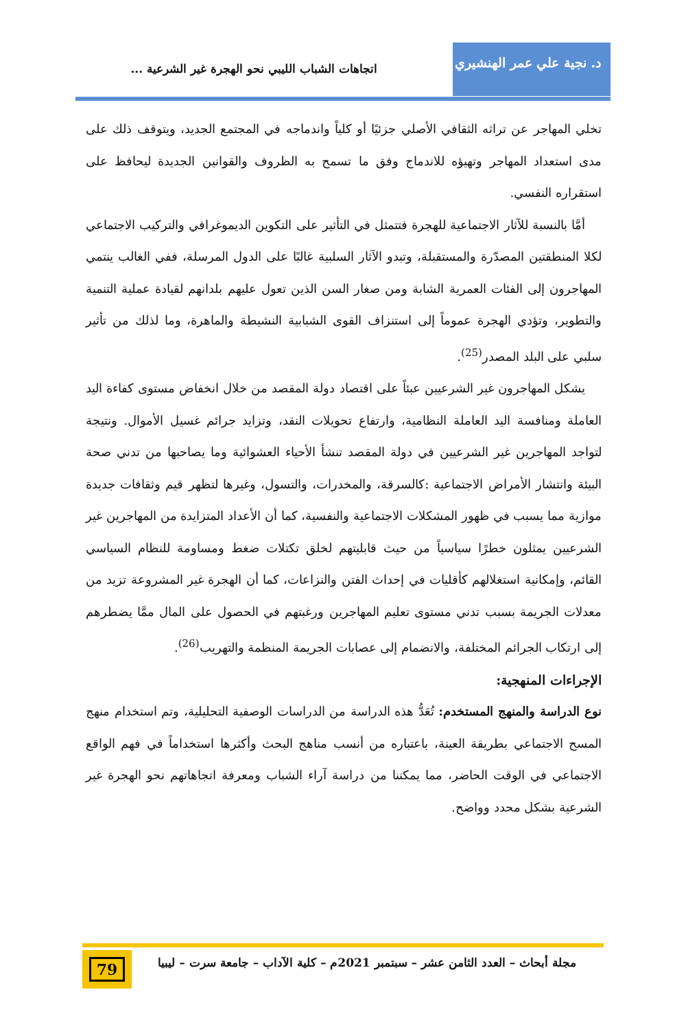د. نجية علي عمر الهنشيري
اتجاهات الشباب الليبي نحو الهجرة غير الشرعية ...
تخلي المهاجر عن تراثه الثقافي الأصلي جزئيًا أو كلياً واندماجه في المجتمع الجديد، ويتوقف ذلك على مدى استعداد المهاجر وتهيؤه للاندماج وفق ما تسمح به الظروف والقوانين الجديدة ليحافظ على استقراره النفسي.
أمَّا بالنسبة للآثار الاجتماعية للهجرة فتتمثل في التأثير على التكوين الديموغرافي والتركيب الاجتماعي لكلا المنطقتين المصدّرة والمستقبلة، وتبدو الآثار السلبية غالبًا على الدول المرسلة، ففي الغالب ينتمي المهاجرون إلى الفئات العمرية الشابة ومن صغار السن الذين تعول عليهم بلدانهم لقيادة عملية التنمية والتطوير، وتؤدي الهجرة عموماً إلى استنزاف القوى الشبابية النشيطة والماهرة، وما لذلك من تأثير سلبي على البلد المصدر<sup>(25)</sup>.
يشكل المهاجرون غير الشرعيين عبئاً على اقتصاد دولة المقصد من خلال انخفاض مستوى كفاءة اليد العاملة ومنافسة اليد العاملة النظامية، وارتفاع تحويلات النقد، وتزايد جرائم غسيل الأموال. ونتيجة لتواجد المهاجرين غير الشرعيين في دولة المقصد تنشأ الأحياء العشوائية وما يصاحبها من تدني صحة البيئة وانتشار الأمراض الاجتماعية :كالسرقة، والمخدرات، والتسول، وغيرها لتظهر قيم وثقافات جديدة موازية مما يسبب في ظهور المشكلات الاجتماعية والنفسية، كما أن الأعداد المتزايدة من المهاجرين غير الشرعيين يمثلون خطرًا سياسياً من حيث قابليتهم لخلق تكتلات ضغط ومساومة للنظام السياسي القائم، وإمكانية استغلالهم كأقليات في إحداث الفتن والنزاعات، كما أن الهجرة غير المشروعة تزيد من معدلات الجريمة بسبب تدني مستوى تعليم المهاجرين ورغبتهم في الحصول على المال ممَّا يضطرهم إلى ارتكاب الجرائم المختلفة، والانضمام إلى عصابات الجريمة المنظمة والتهريب<sup>(26)</sup>.
الإجراءات المنهجية:
نوع الدراسة والمنهج المستخدم: تُعَدُّ هذه الدراسة من الدراسات الوصفية التحليلية، وتم استخدام منهج المسح الاجتماعي بطريقة العينة، باعتباره من أنسب مناهج البحث وأكثرها استخداماً في فهم الواقع الاجتماعي في الوقت الحاضر، مما يمكننا من دراسة آراء الشباب ومعرفة اتجاهاتهم نحو الهجرة غير الشرعية بشكل محدد وواضح.
مجلة أبحاث – العدد الثامن عشر – سبتمبر 2021م – كلية الآداب – جامعة سرت – ليبيا
79